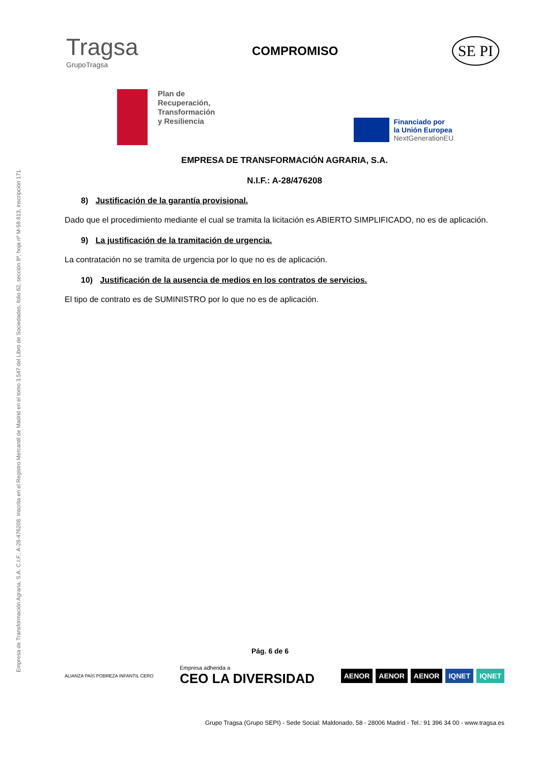Empresa de Transformación Agraria, S.A. C.I.F.: A-28-476208. Inscrita en el Registro Mercantil de Madrid en el tomo 3.547 del Libro de Sociedades, folio 62, sección 8ª, hoja nº M-59.813, inscripción 171.
Tragsa
GrupoTragsa
COMPROMISO
SE PI
Plan de
Recuperación,
Transformación
y Resiliencia
Financiado por
la Unión Europea
NextGenerationEU
EMPRESA DE TRANSFORMACIÓN AGRARIA, S.A.
N.I.F.: A-28/476208
8) Justificación de la garantía provisional.
Dado que el procedimiento mediante el cual se tramita la licitación es ABIERTO SIMPLIFICADO, no es de aplicación.
9) La justificación de la tramitación de urgencia.
La contratación no se tramita de urgencia por lo que no es de aplicación.
10) Justificación de la ausencia de medios en los contratos de servicios.
El tipo de contrato es de SUMINISTRO por lo que no es de aplicación.
Pág. 6 de 6
ALIANZA PAÍS POBREZA INFANTIL CERO
Empresa adherida a
CEO LA DIVERSIDAD
AENOR AENOR AENOR IQNET IQNET
Grupo Tragsa (Grupo SEPI) - Sede Social: Maldonado, 58 - 28006 Madrid - Tel.: 91 396 34 00 - www.tragsa.es